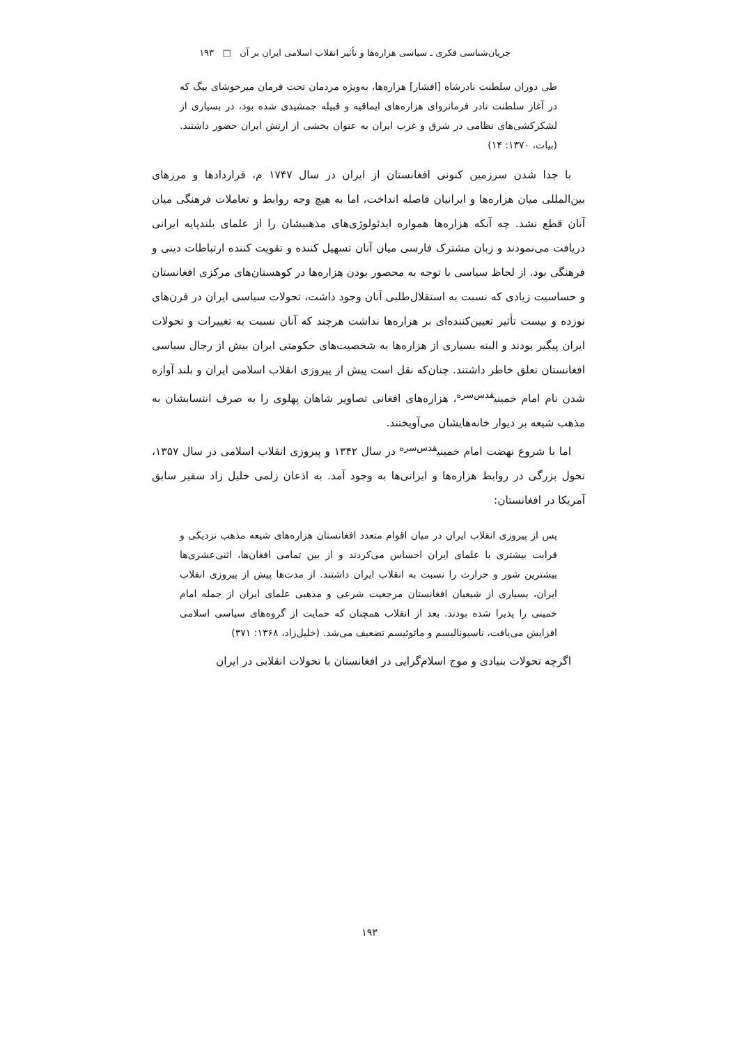جریان‌شناسی فکری ـ سیاسی هزاره‌ها و تأثیر انقلاب اسلامی ایران بر آن □ ۱۹۳
طی دوران سلطنت نادرشاه [افشار] هزاره‌ها، به‌ویژه مردمان تحت فرمان میرخوشای بیگ که در آغاز سلطنت نادر فرمانروای هزاره‌های ایماقیه و قبیله جمشیدی شده بود، در بسیاری از لشکرکشی‌های نظامی در شرق و غرب ایران به عنوان بخشی از ارتش ایران حضور داشتند. (بیات، ۱۳۷۰: ۱۴)
با جدا شدن سرزمین کنونی افغانستان از ایران در سال ۱۷۴۷ م، قراردادها و مرزهای بین‌المللی میان هزاره‌ها و ایرانیان فاصله انداخت، اما به هیچ وجه روابط و تعاملات فرهنگی میان آنان قطع نشد. چه آنکه هزاره‌ها همواره ایدئولوژی‌های مذهبیشان را از علمای بلندپایه ایرانی دریافت می‌نمودند و زبان مشترک فارسی میان آنان تسهیل کننده و تقویت کننده ارتباطات دینی و فرهنگی بود. از لحاظ سیاسی با توجه به محصور بودن هزاره‌ها در کوهستان‌های مرکزی افغانستان و حساسیت زیادی که نسبت به استقلال‌طلبی آنان وجود داشت، تحولات سیاسی ایران در قرن‌های نوزده و بیست تأثیر تعیین‌کننده‌ای بر هزاره‌ها نداشت هرچند که آنان نسبت به تغییرات و تحولات ایران پیگیر بودند و البته بسیاری از هزاره‌ها به شخصیت‌های حکومتی ایران بیش از رجال سیاسی افغانستان تعلق خاطر داشتند. چنان‌که نقل است پیش از پیروزی انقلاب اسلامی ایران و بلند آوازه شدن نام امام خمینی<sup>قدس‌سره</sup>، هزاره‌های افغانی تصاویر شاهان پهلوی را به صرف انتسابشان به مذهب شیعه بر دیوار خانه‌هایشان می‌آویختند.
اما با شروع نهضت امام خمینی<sup>قدس‌سره</sup> در سال ۱۳۴۲ و پیروزی انقلاب اسلامی در سال ۱۳۵۷، تحول بزرگی در روابط هزاره‌ها و ایرانی‌ها به وجود آمد. به اذعان زلمی خلیل زاد سفیر سابق آمریکا در افغانستان:
پس از پیروزی انقلاب ایران در میان اقوام متعدد افغانستان هزاره‌های شیعه مذهب نزدیکی و قرابت بیشتری با علمای ایران احساس می‌کردند و از بین تمامی افغان‌ها، اثنی‌عشری‌ها بیشترین شور و حرارت را نسبت به انقلاب ایران داشتند. از مدت‌ها پیش از پیروزی انقلاب ایران، بسیاری از شیعیان افغانستان مرجعیت شرعی و مذهبی علمای ایران از جمله امام خمینی را پذیرا شده بودند. بعد از انقلاب همچنان که حمایت از گروه‌های سیاسی اسلامی افزایش می‌یافت، ناسیونالیسم و مائوئیسم تضعیف می‌شد. (خلیل‌زاد، ۱۳۶۸: ۳۷۱)
اگرچه تحولات بنیادی و موج اسلام‌گرایی در افغانستان با تحولات انقلابی در ایران
۱۹۳